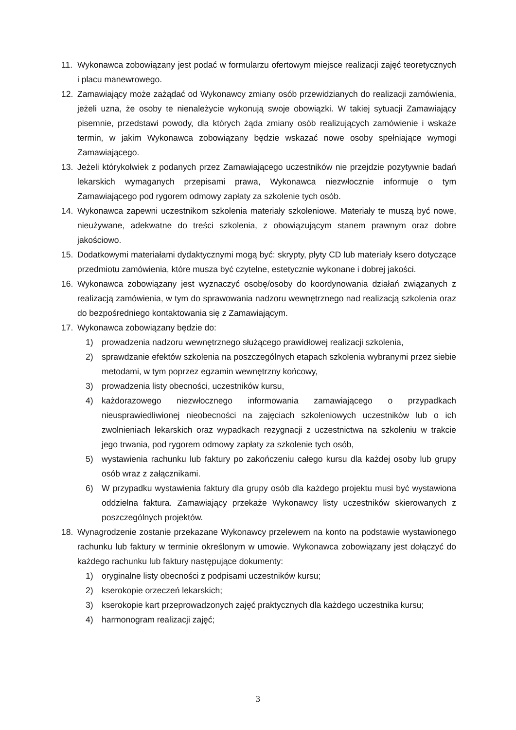11. Wykonawca zobowiązany jest podać w formularzu ofertowym miejsce realizacji zajęć teoretycznych i placu manewrowego.
12. Zamawiający może zażądać od Wykonawcy zmiany osób przewidzianych do realizacji zamówienia, jeżeli uzna, że osoby te nienależycie wykonują swoje obowiązki. W takiej sytuacji Zamawiający pisemnie, przedstawi powody, dla których żąda zmiany osób realizujących zamówienie i wskaże termin, w jakim Wykonawca zobowiązany będzie wskazać nowe osoby spełniające wymogi Zamawiającego.
13. Jeżeli którykolwiek z podanych przez Zamawiającego uczestników nie przejdzie pozytywnie badań lekarskich wymaganych przepisami prawa, Wykonawca niezwłocznie informuje o tym Zamawiającego pod rygorem odmowy zapłaty za szkolenie tych osób.
14. Wykonawca zapewni uczestnikom szkolenia materiały szkoleniowe. Materiały te muszą być nowe, nieużywane, adekwatne do treści szkolenia, z obowiązującym stanem prawnym oraz dobre jakościowo.
15. Dodatkowymi materiałami dydaktycznymi mogą być: skrypty, płyty CD lub materiały ksero dotyczące przedmiotu zamówienia, które musza być czytelne, estetycznie wykonane i dobrej jakości.
16. Wykonawca zobowiązany jest wyznaczyć osobę/osoby do koordynowania działań związanych z realizacją zamówienia, w tym do sprawowania nadzoru wewnętrznego nad realizacją szkolenia oraz do bezpośredniego kontaktowania się z Zamawiającym.
17. Wykonawca zobowiązany będzie do:
1) prowadzenia nadzoru wewnętrznego służącego prawidłowej realizacji szkolenia,
2) sprawdzanie efektów szkolenia na poszczególnych etapach szkolenia wybranymi przez siebie metodami, w tym poprzez egzamin wewnętrzny końcowy,
3) prowadzenia listy obecności, uczestników kursu,
4) każdorazowego niezwłocznego informowania zamawiającego o przypadkach nieusprawiedliwionej nieobecności na zajęciach szkoleniowych uczestników lub o ich zwolnieniach lekarskich oraz wypadkach rezygnacji z uczestnictwa na szkoleniu w trakcie jego trwania, pod rygorem odmowy zapłaty za szkolenie tych osób,
5) wystawienia rachunku lub faktury po zakończeniu całego kursu dla każdej osoby lub grupy osób wraz z załącznikami.
6) W przypadku wystawienia faktury dla grupy osób dla każdego projektu musi być wystawiona oddzielna faktura. Zamawiający przekaże Wykonawcy listy uczestników skierowanych z poszczególnych projektów.
18. Wynagrodzenie zostanie przekazane Wykonawcy przelewem na konto na podstawie wystawionego rachunku lub faktury w terminie określonym w umowie. Wykonawca zobowiązany jest dołączyć do każdego rachunku lub faktury następujące dokumenty:
1) oryginalne listy obecności z podpisami uczestników kursu;
2) kserokopie orzeczeń lekarskich;
3) kserokopie kart przeprowadzonych zajęć praktycznych dla każdego uczestnika kursu;
4) harmonogram realizacji zajęć;
3